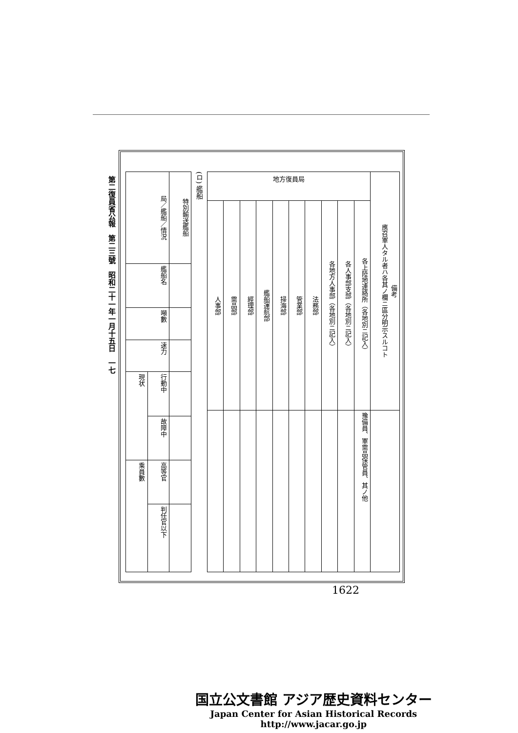第二復員省公報　第二三號　昭和二十一年一月十五日　一七
| 地方復員局 | | | | | | | | | | 備考 應召軍人タル者ハ各其ノ欄ニ區分明示スルコト |
| --- | --- | --- | --- | --- | --- | --- | --- | --- | --- | --- |
| 人事部 | 需品部 | 經理部 | 艦船運航部 | 掃海部 | 管業部 | 法務部 | 各地方人事部（各地別ニ記入） | 各人事部支部（各地別ニ記入） | 各上陸地連絡所（各地別ニ記入） | |
| | | | | | | | | | 豫備員、軍需品保管員、其ノ他 | |
(ロ) 艦船
| 局／艦船／情況 | | 特別輸送艦船 |
| --- | --- | --- |
| 艦船名 | | |
| 噸數 | | |
| 速力 | | |
| 現状 | 行動中 | |
| | 故障中 | |
| 乘員數 | 高等官 | |
| | 判任官以下 | |
1622
国立公文書館 アジア歴史資料センター
Japan Center for Asian Historical Records
http://www.jacar.go.jp